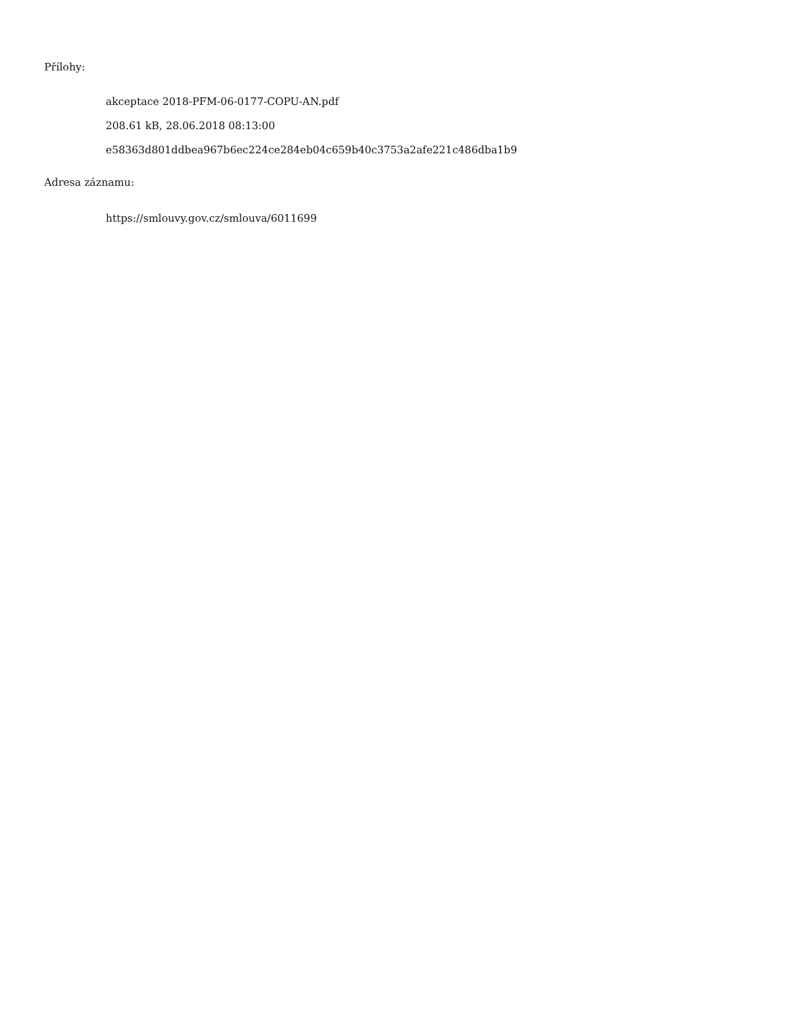Přílohy:
akceptace 2018-PFM-06-0177-COPU-AN.pdf
208.61 kB, 28.06.2018 08:13:00
e58363d801ddbea967b6ec224ce284eb04c659b40c3753a2afe221c486dba1b9
Adresa záznamu:
https://smlouvy.gov.cz/smlouva/6011699